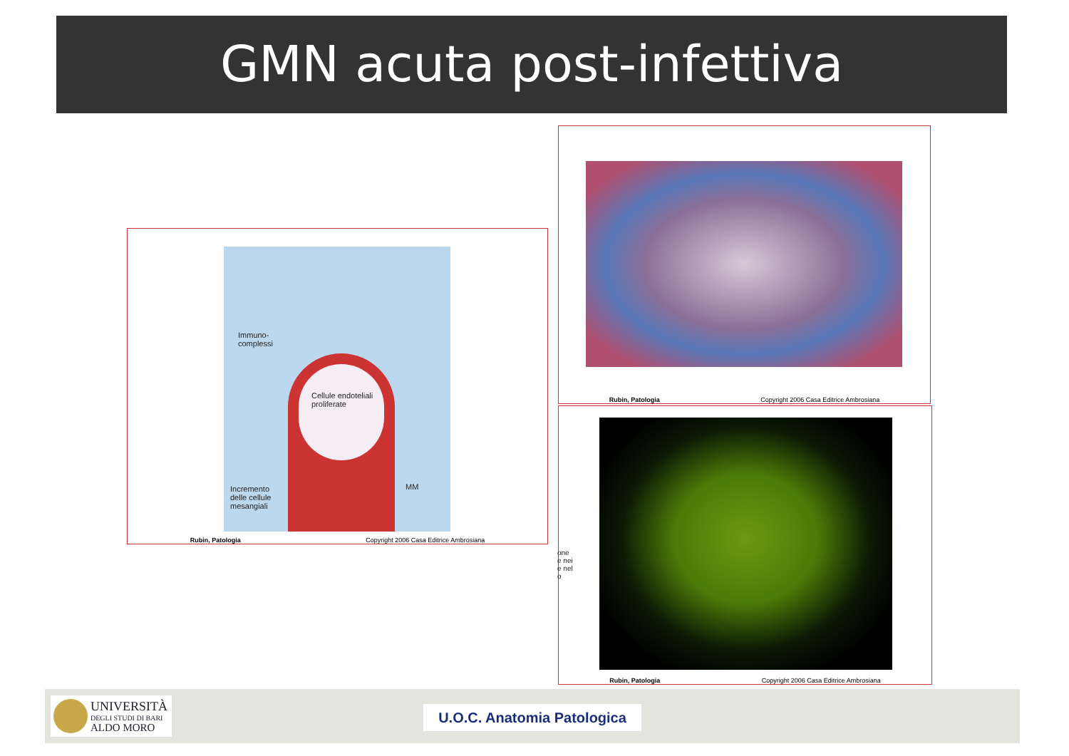GMN acuta post-infettiva
Immuno-
complessi
Cellule endoteliali
proliferate
Incremento
delle cellule
mesangiali
MM
Rubin, Patologia Copyright 2006 Casa Editrice Ambrosiana
Rubin, Patologia Copyright 2006 Casa Editrice Ambrosiana
one
e nei
e nel
o
Rubin, Patologia Copyright 2006 Casa Editrice Ambrosiana
UNIVERSITÀ
DEGLI STUDI DI BARI
ALDO MORO
U.O.C. Anatomia Patologica